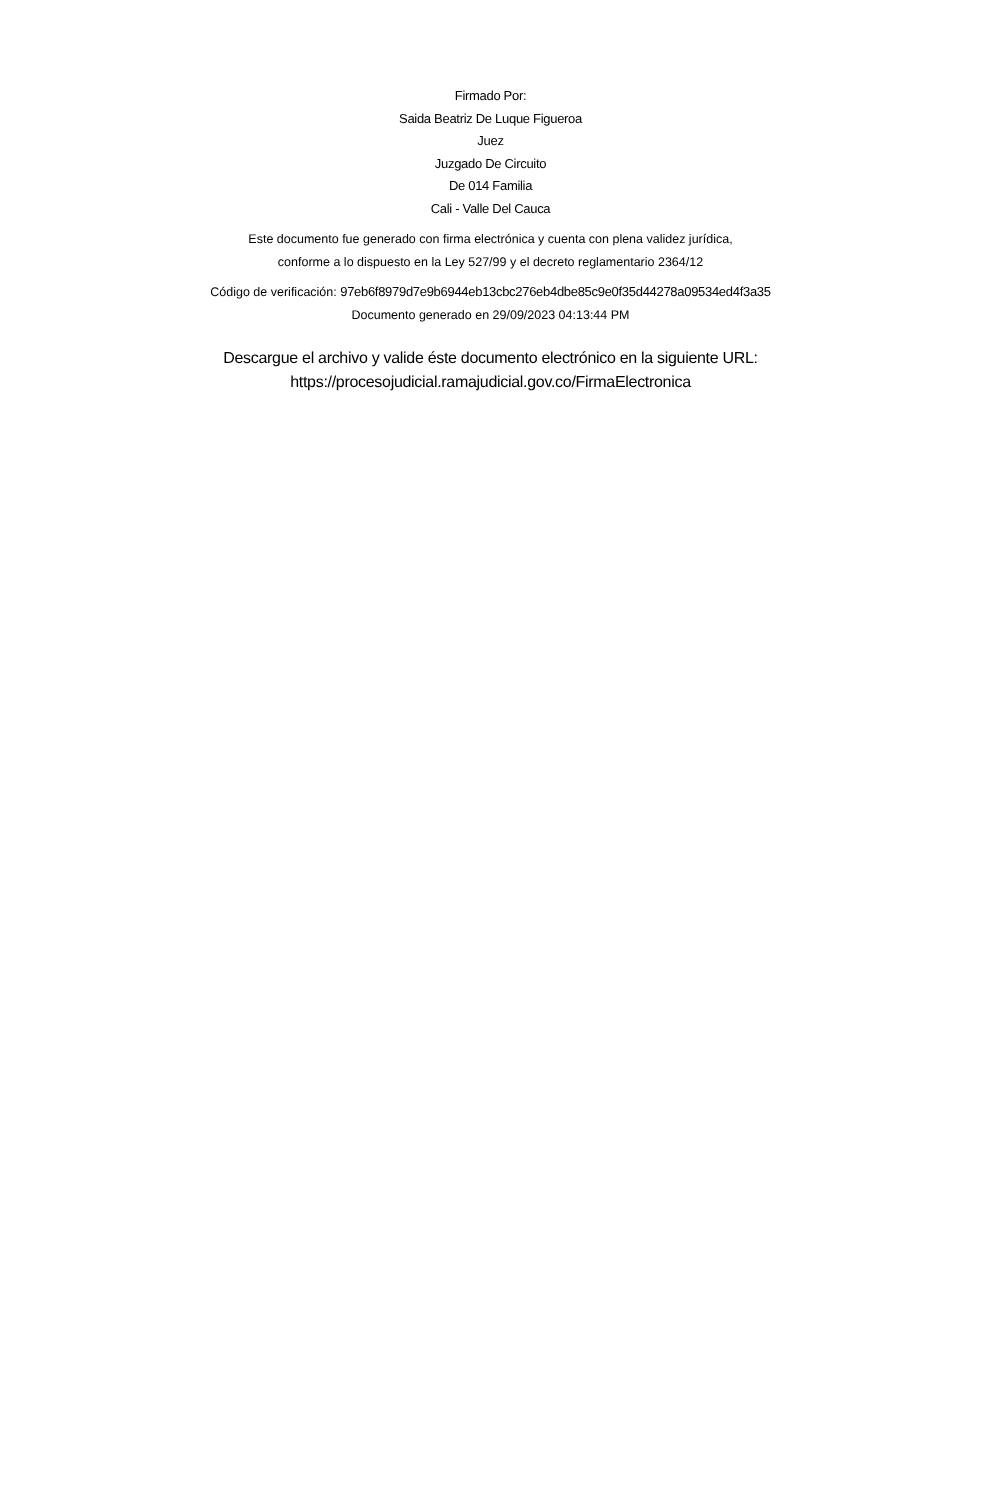Firmado Por:
Saida Beatriz De Luque Figueroa
Juez
Juzgado De Circuito
De 014 Familia
Cali - Valle Del Cauca
Este documento fue generado con firma electrónica y cuenta con plena validez jurídica,
conforme a lo dispuesto en la Ley 527/99 y el decreto reglamentario 2364/12
Código de verificación: 97eb6f8979d7e9b6944eb13cbc276eb4dbe85c9e0f35d44278a09534ed4f3a35
Documento generado en 29/09/2023 04:13:44 PM
Descargue el archivo y valide éste documento electrónico en la siguiente URL:
https://procesojudicial.ramajudicial.gov.co/FirmaElectronica